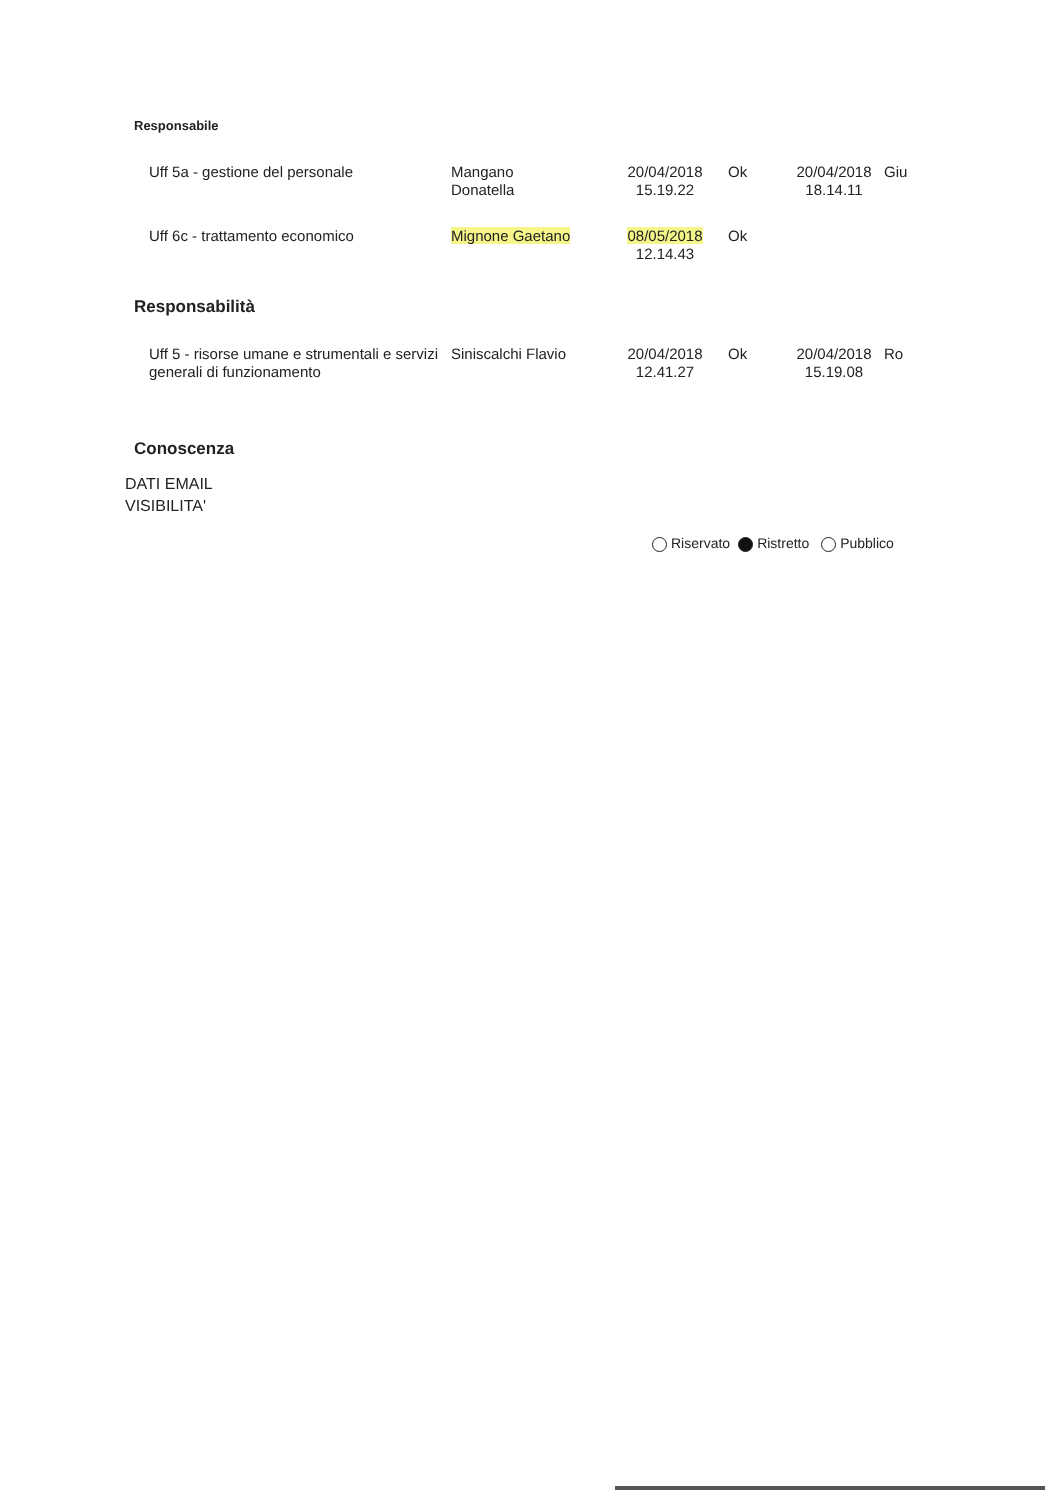Responsabile
| Uff 5a - gestione del personale | Mangano Donatella | 20/04/2018 15.19.22 | Ok | 20/04/2018 18.14.11 | Giu |
| Uff 6c - trattamento economico | Mignone Gaetano | 08/05/2018 12.14.43 | Ok | | |
Responsabilità
| Uff 5 - risorse umane e strumentali e servizi generali di funzionamento | Siniscalchi Flavio | 20/04/2018 12.41.27 | Ok | 20/04/2018 15.19.08 | Ro |
Conoscenza
DATI EMAIL
VISIBILITA'
Riservato Ristretto Pubblico